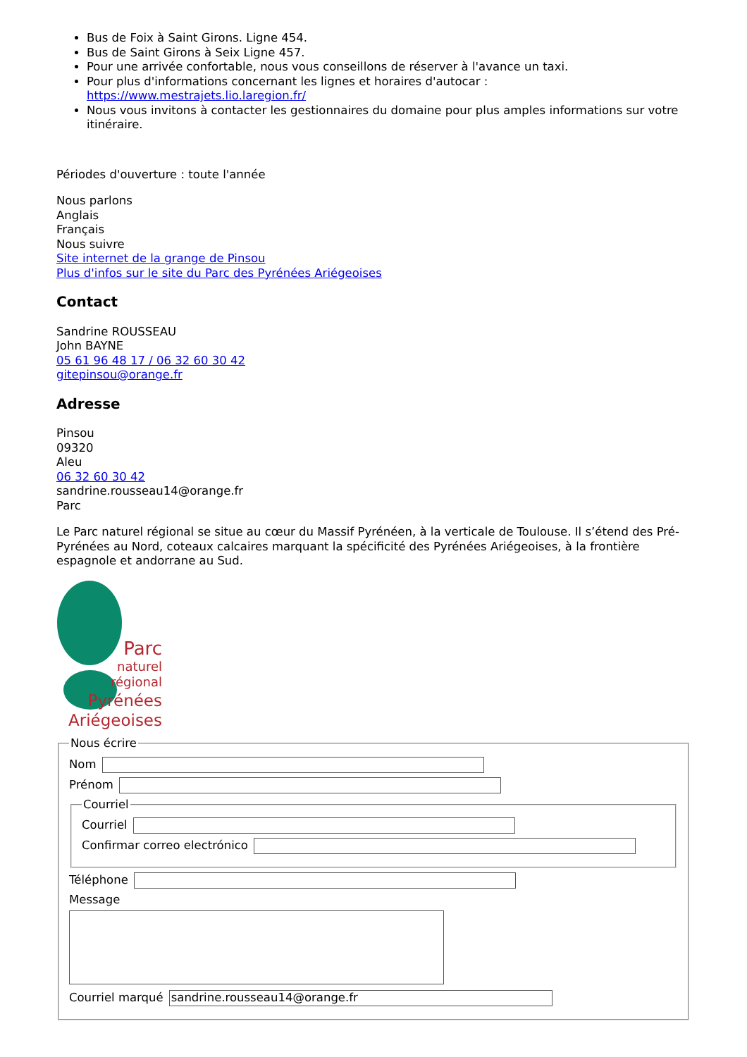Bus de Foix à Saint Girons. Ligne 454.
Bus de Saint Girons à Seix Ligne 457.
Pour une arrivée confortable, nous vous conseillons de réserver à l'avance un taxi.
Pour plus d'informations concernant les lignes et horaires d'autocar : https://www.mestrajets.lio.laregion.fr/
Nous vous invitons à contacter les gestionnaires du domaine pour plus amples informations sur votre itinéraire.
Périodes d'ouverture : toute l'année
Nous parlons
Anglais
Français
Nous suivre
Site internet de la grange de Pinsou
Plus d'infos sur le site du Parc des Pyrénées Ariégeoises
Contact
Sandrine ROUSSEAU
John BAYNE
05 61 96 48 17 / 06 32 60 30 42
gitepinsou@orange.fr
Adresse
Pinsou
09320
Aleu
06 32 60 30 42
sandrine.rousseau14@orange.fr
Parc
Le Parc naturel régional se situe au cœur du Massif Pyrénéen, à la verticale de Toulouse. Il s’étend des Pré-Pyrénées au Nord, coteaux calcaires marquant la spécificité des Pyrénées Ariégeoises, à la frontière espagnole et andorrane au Sud.
Parc
naturel
régional
Pyrénées
Ariégeoises
Nous écrire
Nom
Prénom
Courriel
Courriel
Confirmar correo electrónico
Téléphone
Message
Courriel marqué sandrine.rousseau14@orange.fr